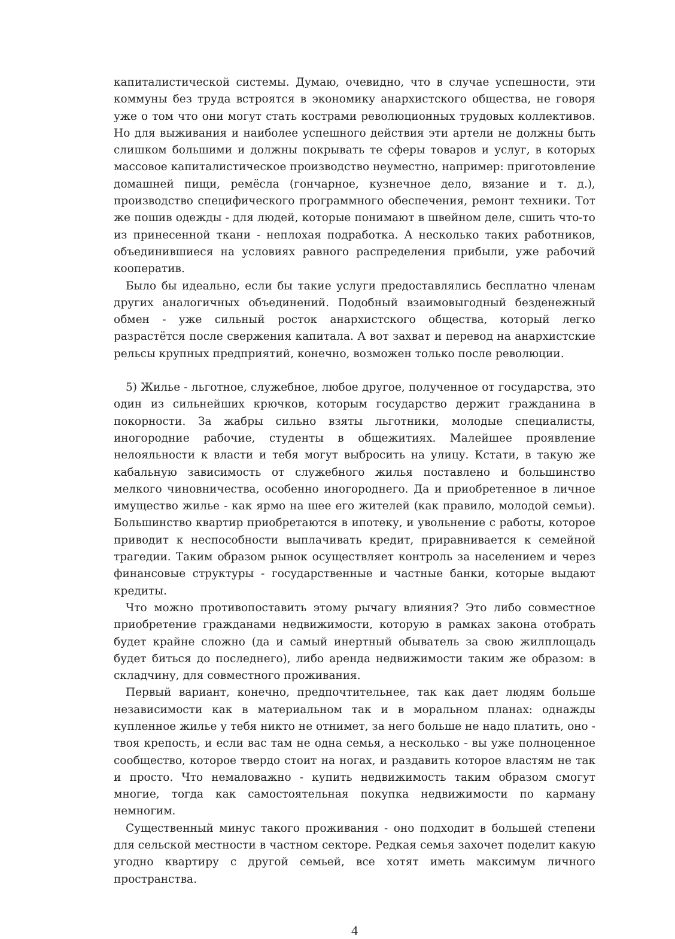капиталистической системы. Думаю, очевидно, что в случае успешности, эти коммуны без труда встроятся в экономику анархистского общества, не говоря уже о том что они могут стать кострами революционных трудовых коллективов. Но для выживания и наиболее успешного действия эти артели не должны быть слишком большими и должны покрывать те сферы товаров и услуг, в которых массовое капиталистическое производство неуместно, например: приготовление домашней пищи, ремёсла (гончарное, кузнечное дело, вязание и т. д.), производство специфического программного обеспечения, ремонт техники. Тот же пошив одежды - для людей, которые понимают в швейном деле, сшить что-то из принесенной ткани - неплохая подработка. А несколько таких работников, объединившиеся на условиях равного распределения прибыли, уже рабочий кооператив.
Было бы идеально, если бы такие услуги предоставлялись бесплатно членам других аналогичных объединений. Подобный взаимовыгодный безденежный обмен - уже сильный росток анархистского общества, который легко разрастётся после свержения капитала. А вот захват и перевод на анархистские рельсы крупных предприятий, конечно, возможен только после революции.
5) Жилье - льготное, служебное, любое другое, полученное от государства, это один из сильнейших крючков, которым государство держит гражданина в покорности. За жабры сильно взяты льготники, молодые специалисты, иногородние рабочие, студенты в общежитиях. Малейшее проявление нелояльности к власти и тебя могут выбросить на улицу. Кстати, в такую же кабальную зависимость от служебного жилья поставлено и большинство мелкого чиновничества, особенно иногороднего. Да и приобретенное в личное имущество жилье - как ярмо на шее его жителей (как правило, молодой семьи). Большинство квартир приобретаются в ипотеку, и увольнение с работы, которое приводит к неспособности выплачивать кредит, приравнивается к семейной трагедии. Таким образом рынок осуществляет контроль за населением и через финансовые структуры - государственные и частные банки, которые выдают кредиты.
Что можно противопоставить этому рычагу влияния? Это либо совместное приобретение гражданами недвижимости, которую в рамках закона отобрать будет крайне сложно (да и самый инертный обыватель за свою жилплощадь будет биться до последнего), либо аренда недвижимости таким же образом: в складчину, для совместного проживания.
Первый вариант, конечно, предпочтительнее, так как дает людям больше независимости как в материальном так и в моральном планах: однажды купленное жилье у тебя никто не отнимет, за него больше не надо платить, оно - твоя крепость, и если вас там не одна семья, а несколько - вы уже полноценное сообщество, которое твердо стоит на ногах, и раздавить которое властям не так и просто. Что немаловажно - купить недвижимость таким образом смогут многие, тогда как самостоятельная покупка недвижимости по карману немногим.
Существенный минус такого проживания - оно подходит в большей степени для сельской местности в частном секторе. Редкая семья захочет поделит какую угодно квартиру с другой семьей, все хотят иметь максимум личного пространства.
4